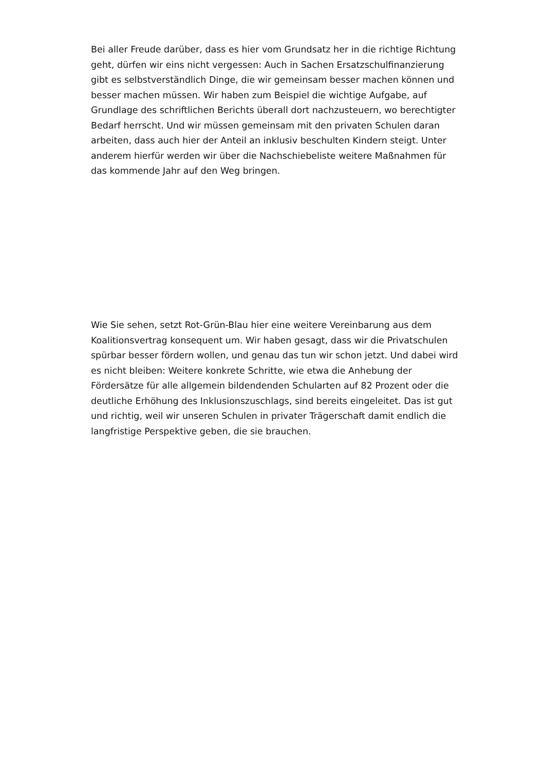Bei aller Freude darüber, dass es hier vom Grundsatz her in die richtige Richtung geht, dürfen wir eins nicht vergessen: Auch in Sachen Ersatzschulfinanzierung gibt es selbstverständlich Dinge, die wir gemeinsam besser machen können und besser machen müssen. Wir haben zum Beispiel die wichtige Aufgabe, auf Grundlage des schriftlichen Berichts überall dort nachzusteuern, wo berechtigter Bedarf herrscht. Und wir müssen gemeinsam mit den privaten Schulen daran arbeiten, dass auch hier der Anteil an inklusiv beschulten Kindern steigt. Unter anderem hierfür werden wir über die Nachschiebeliste weitere Maßnahmen für das kommende Jahr auf den Weg bringen.
Wie Sie sehen, setzt Rot-Grün-Blau hier eine weitere Vereinbarung aus dem Koalitionsvertrag konsequent um. Wir haben gesagt, dass wir die Privatschulen spürbar besser fördern wollen, und genau das tun wir schon jetzt. Und dabei wird es nicht bleiben: Weitere konkrete Schritte, wie etwa die Anhebung der Fördersätze für alle allgemein bildendenden Schularten auf 82 Prozent oder die deutliche Erhöhung des Inklusionszuschlags, sind bereits eingeleitet. Das ist gut und richtig, weil wir unseren Schulen in privater Trägerschaft damit endlich die langfristige Perspektive geben, die sie brauchen.